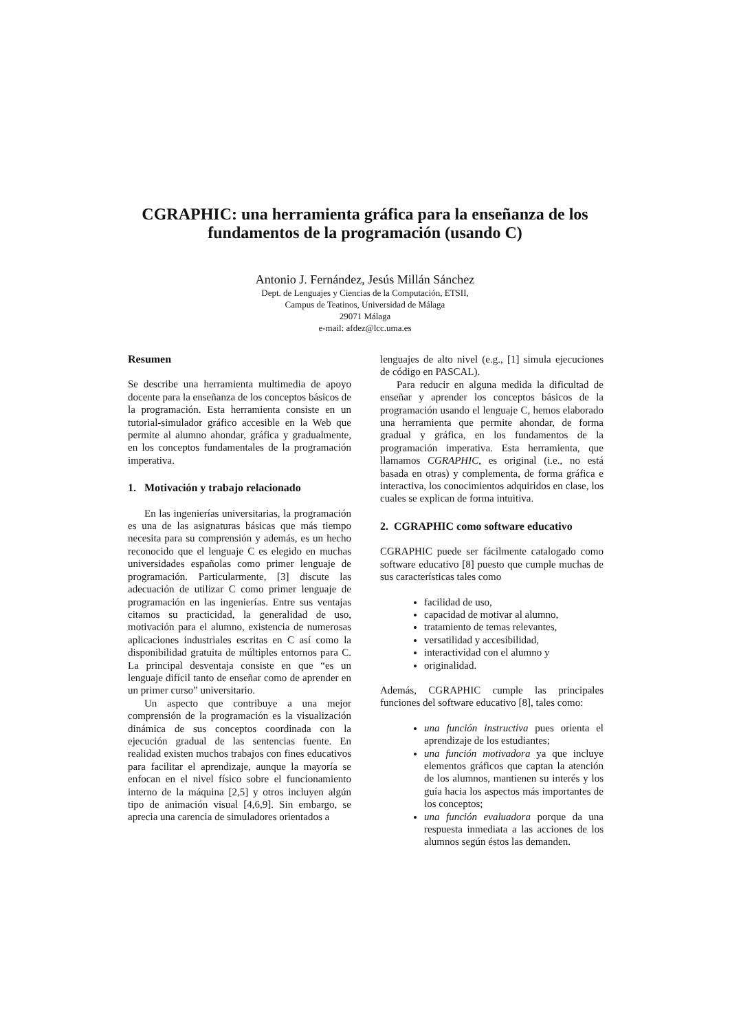CGRAPHIC: una herramienta gráfica para la enseñanza de los fundamentos de la programación (usando C)
Antonio J. Fernández, Jesús Millán Sánchez
Dept. de Lenguajes y Ciencias de la Computación, ETSII,
Campus de Teatinos, Universidad de Málaga
29071 Málaga
e-mail: afdez@lcc.uma.es
Resumen
Se describe una herramienta multimedia de apoyo docente para la enseñanza de los conceptos básicos de la programación. Esta herramienta consiste en un tutorial-simulador gráfico accesible en la Web que permite al alumno ahondar, gráfica y gradualmente, en los conceptos fundamentales de la programación imperativa.
1. Motivación y trabajo relacionado
En las ingenierías universitarias, la programación es una de las asignaturas básicas que más tiempo necesita para su comprensión y además, es un hecho reconocido que el lenguaje C es elegido en muchas universidades españolas como primer lenguaje de programación. Particularmente, [3] discute las adecuación de utilizar C como primer lenguaje de programación en las ingenierías. Entre sus ventajas citamos su practicidad, la generalidad de uso, motivación para el alumno, existencia de numerosas aplicaciones industriales escritas en C así como la disponibilidad gratuita de múltiples entornos para C. La principal desventaja consiste en que “es un lenguaje difícil tanto de enseñar como de aprender en un primer curso” universitario.
Un aspecto que contribuye a una mejor comprensión de la programación es la visualización dinámica de sus conceptos coordinada con la ejecución gradual de las sentencias fuente. En realidad existen muchos trabajos con fines educativos para facilitar el aprendizaje, aunque la mayoría se enfocan en el nivel físico sobre el funcionamiento interno de la máquina [2,5] y otros incluyen algún tipo de animación visual [4,6,9]. Sin embargo, se aprecia una carencia de simuladores orientados a
lenguajes de alto nivel (e.g., [1] simula ejecuciones de código en PASCAL).
Para reducir en alguna medida la dificultad de enseñar y aprender los conceptos básicos de la programación usando el lenguaje C, hemos elaborado una herramienta que permite ahondar, de forma gradual y gráfica, en los fundamentos de la programación imperativa. Esta herramienta, que llamamos CGRAPHIC, es original (i.e., no está basada en otras) y complementa, de forma gráfica e interactiva, los conocimientos adquiridos en clase, los cuales se explican de forma intuitiva.
2. CGRAPHIC como software educativo
CGRAPHIC puede ser fácilmente catalogado como software educativo [8] puesto que cumple muchas de sus características tales como
facilidad de uso,
capacidad de motivar al alumno,
tratamiento de temas relevantes,
versatilidad y accesibilidad,
interactividad con el alumno y
originalidad.
Además, CGRAPHIC cumple las principales funciones del software educativo [8], tales como:
una función instructiva pues orienta el aprendizaje de los estudiantes;
una función motivadora ya que incluye elementos gráficos que captan la atención de los alumnos, mantienen su interés y los guía hacia los aspectos más importantes de los conceptos;
una función evaluadora porque da una respuesta inmediata a las acciones de los alumnos según éstos las demanden.